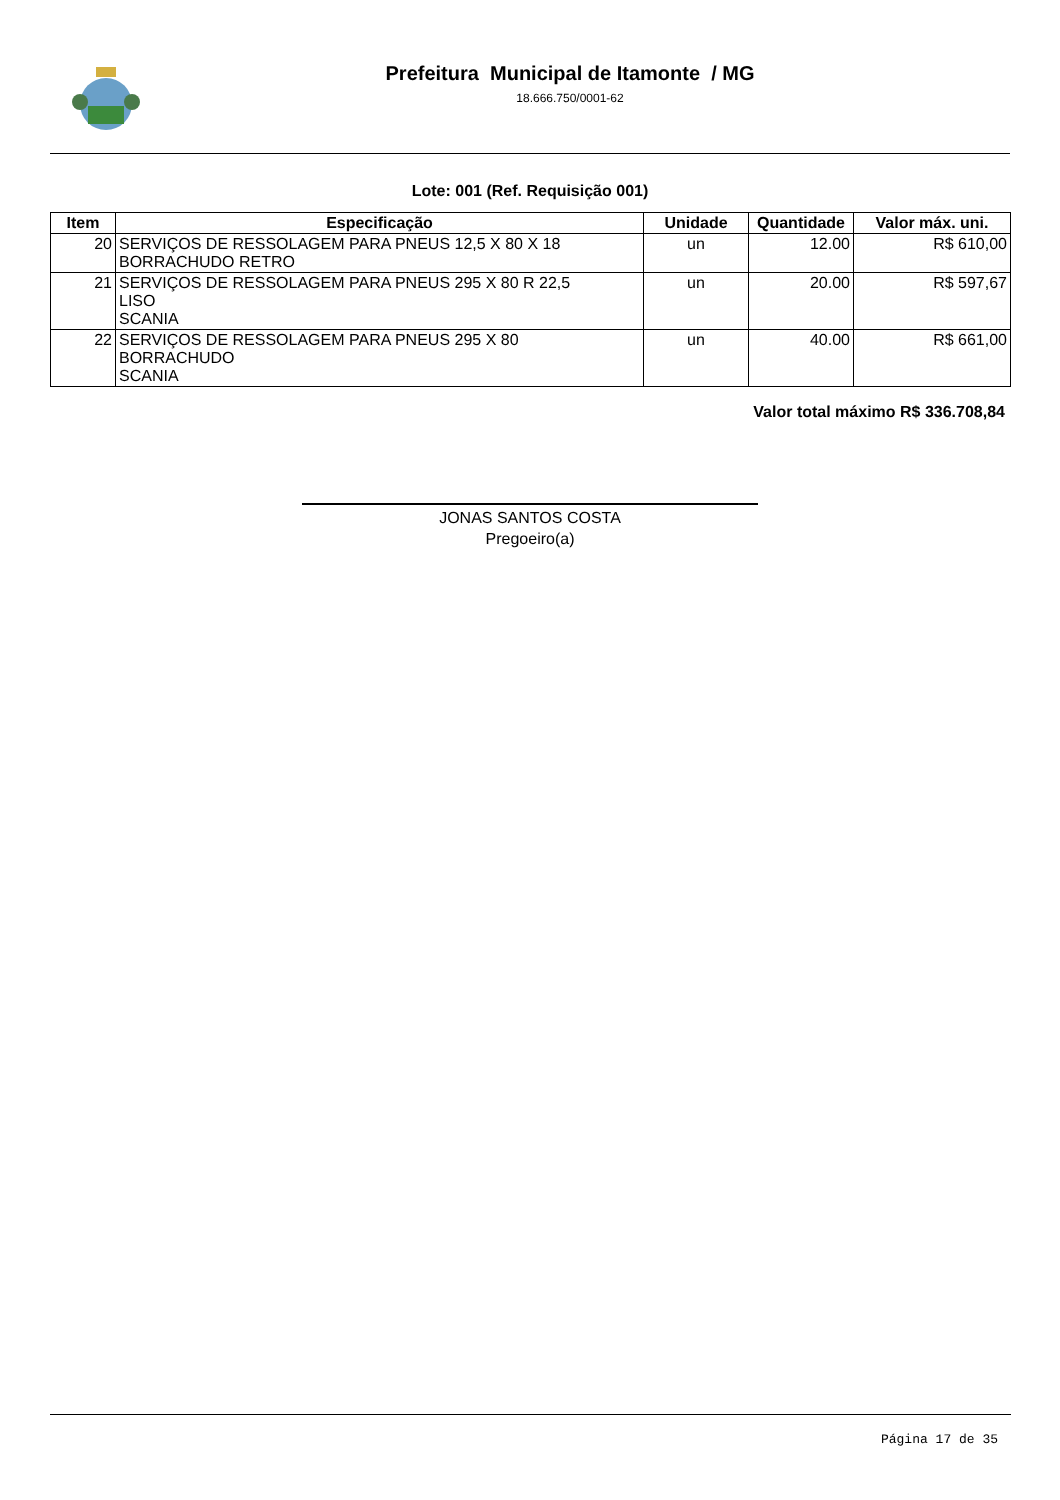Prefeitura Municipal de Itamonte / MG
18.666.750/0001-62
Lote: 001 (Ref. Requisição 001)
| Item | Especificação | Unidade | Quantidade | Valor máx. uni. |
| --- | --- | --- | --- | --- |
| 20 | SERVIÇOS DE RESSOLAGEM PARA PNEUS 12,5 X 80 X 18 BORRACHUDO RETRO | un | 12.00 | R$ 610,00 |
| 21 | SERVIÇOS DE RESSOLAGEM PARA PNEUS 295 X 80 R 22,5 LISO SCANIA | un | 20.00 | R$ 597,67 |
| 22 | SERVIÇOS DE RESSOLAGEM PARA PNEUS 295 X 80 BORRACHUDO SCANIA | un | 40.00 | R$ 661,00 |
Valor total máximo R$ 336.708,84
JONAS SANTOS COSTA
Pregoeiro(a)
Página 17 de 35